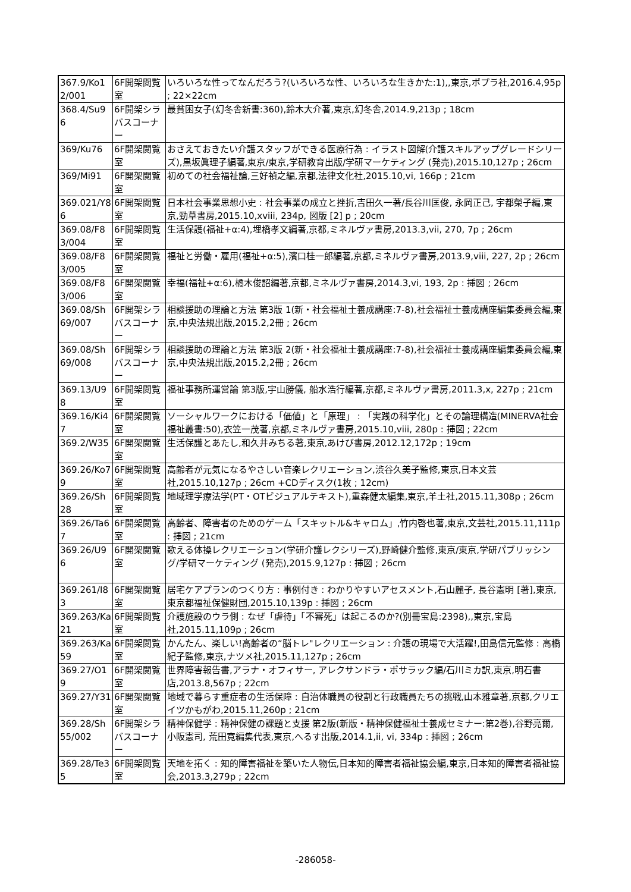| 367.9/Ko12/001 | 6F開架閲覧室 | いろいろな性ってなんだろう?(いろいろな性、いろいろな生きかた:1),,東京,ポプラ社,2016.4,95p ; 22×22cm |
| 368.4/Su96 | 6F開架シラバスコーナー | 最貧困女子(幻冬舎新書:360),鈴木大介著,東京,幻冬舎,2014.9,213p ; 18cm |
| 369/Ku76 | 6F開架閲覧室 | おさえておきたい介護スタッフができる医療行為 : イラスト図解(介護スキルアップグレードシリーズ),黒坂眞理子編著,東京/東京,学研教育出版/学研マーケティング (発売),2015.10,127p ; 26cm |
| 369/Mi91 | 6F開架閲覧室 | 初めての社会福祉論,三好禎之編,京都,法律文化社,2015.10,vi, 166p ; 21cm |
| 369.021/Y86 | 6F開架閲覧室 | 日本社会事業思想小史 : 社会事業の成立と挫折,吉田久一著/長谷川匡俊, 永岡正己, 宇都榮子編,東京,勁草書房,2015.10,xviii, 234p, 図版 [2] p ; 20cm |
| 369.08/F83/004 | 6F開架閲覧室 | 生活保護(福祉+α:4),埋橋孝文編著,京都,ミネルヴァ書房,2013.3,vii, 270, 7p ; 26cm |
| 369.08/F83/005 | 6F開架閲覧室 | 福祉と労働・雇用(福祉+α:5),濱口桂一郎編著,京都,ミネルヴァ書房,2013.9,viii, 227, 2p ; 26cm |
| 369.08/F83/006 | 6F開架閲覧室 | 幸福(福祉+α:6),橘木俊詔編著,京都,ミネルヴァ書房,2014.3,vi, 193, 2p : 挿図 ; 26cm |
| 369.08/Sh69/007 | 6F開架シラバスコーナー | 相談援助の理論と方法 第3版 1(新・社会福祉士養成講座:7-8),社会福祉士養成講座編集委員会編,東京,中央法規出版,2015.2,2冊 ; 26cm |
| 369.08/Sh69/008 | 6F開架シラバスコーナー | 相談援助の理論と方法 第3版 2(新・社会福祉士養成講座:7-8),社会福祉士養成講座編集委員会編,東京,中央法規出版,2015.2,2冊 ; 26cm |
| 369.13/U98 | 6F開架閲覧室 | 福祉事務所運営論 第3版,宇山勝儀, 船水浩行編著,京都,ミネルヴァ書房,2011.3,x, 227p ; 21cm |
| 369.16/Ki47 | 6F開架閲覧室 | ソーシャルワークにおける「価値」と「原理」 : 「実践の科学化」とその論理構造(MINERVA社会福祉叢書:50),衣笠一茂著,京都,ミネルヴァ書房,2015.10,viii, 280p : 挿図 ; 22cm |
| 369.2/W35 | 6F開架閲覧室 | 生活保護とあたし,和久井みちる著,東京,あけび書房,2012.12,172p ; 19cm |
| 369.26/Ko79 | 6F開架閲覧室 | 高齢者が元気になるやさしい音楽レクリエーション,渋谷久美子監修,東京,日本文芸社,2015.10,127p ; 26cm +CDディスク(1枚 ; 12cm) |
| 369.26/Sh28 | 6F開架閲覧室 | 地域理学療法学(PT・OTビジュアルテキスト),重森健太編集,東京,羊土社,2015.11,308p ; 26cm |
| 369.26/Ta67 | 6F開架閲覧室 | 高齢者、障害者のためのゲーム「スキットル&キャロム」,竹内啓也著,東京,文芸社,2015.11,111p : 挿図 ; 21cm |
| 369.26/U96 | 6F開架閲覧室 | 歌える体操レクリエーション(学研介護レクシリーズ),野崎健介監修,東京/東京,学研パブリッシング/学研マーケティング (発売),2015.9,127p : 挿図 ; 26cm |
| 369.261/I83 | 6F開架閲覧室 | 居宅ケアプランのつくり方 : 事例付き : わかりやすいアセスメント,石山麗子, 長谷憲明 [著],東京,東京都福祉保健財団,2015.10,139p : 挿図 ; 26cm |
| 369.263/Ka21 | 6F開架閲覧室 | 介護施設のウラ側 : なぜ「虐待」「不審死」は起こるのか?(別冊宝島:2398),,東京,宝島社,2015.11,109p ; 26cm |
| 369.263/Ka59 | 6F開架閲覧室 | かんたん、楽しい!高齢者の“脳トレ"レクリエーション : 介護の現場で大活躍!,田島信元監修 : 高橋紀子監修,東京,ナツメ社,2015.11,127p ; 26cm |
| 369.27/O19 | 6F開架閲覧室 | 世界障害報告書,アラナ・オフィサー, アレクサンドラ・ポサラック編/石川ミカ訳,東京,明石書店,2013.8,567p ; 22cm |
| 369.27/Y31 | 6F開架閲覧室 | 地域で暮らす重症者の生活保障 : 自治体職員の役割と行政職員たちの挑戦,山本雅章著,京都,クリエイツかもがわ,2015.11,260p ; 21cm |
| 369.28/Sh55/002 | 6F開架シラバスコーナー | 精神保健学 : 精神保健の課題と支援 第2版(新版・精神保健福祉士養成セミナー:第2巻),谷野亮爾, 小阪憲司, 荒田寛編集代表,東京,へるす出版,2014.1,ii, vi, 334p : 挿図 ; 26cm |
| 369.28/Te35 | 6F開架閲覧室 | 天地を拓く : 知的障害福祉を築いた人物伝,日本知的障害者福祉協会編,東京,日本知的障害者福祉協会,2013.3,279p ; 22cm |
-286058-